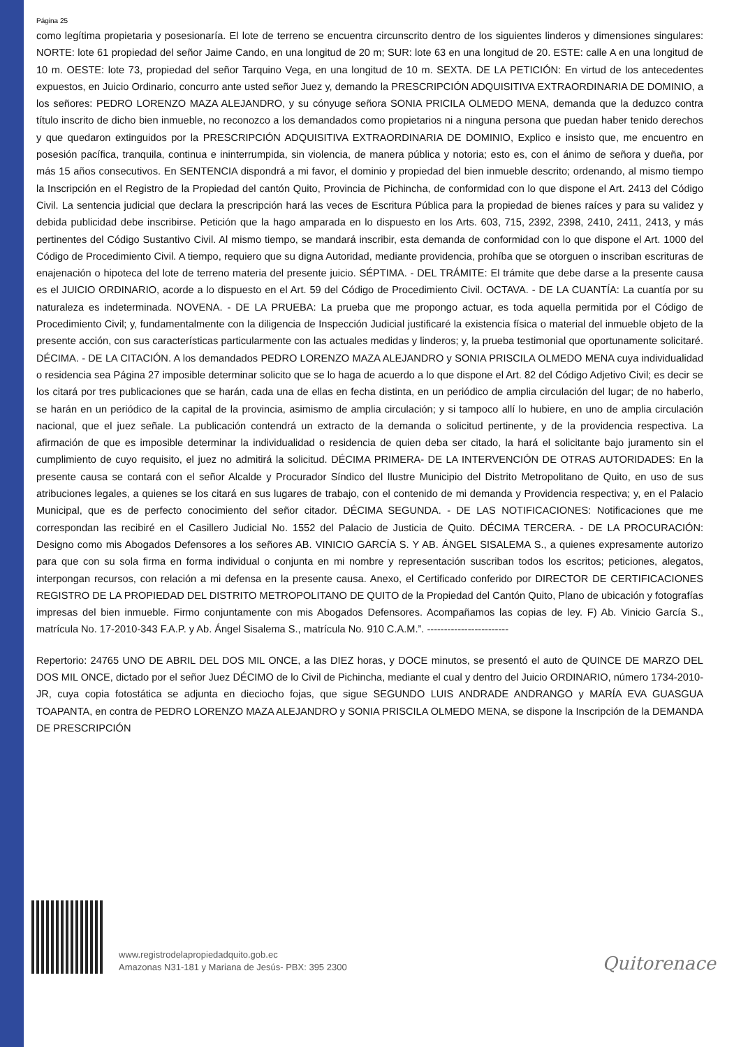Página 25
como legítima propietaria y posesionaría. El lote de terreno se encuentra circunscrito dentro de los siguientes linderos y dimensiones singulares: NORTE: lote 61 propiedad del señor Jaime Cando, en una longitud de 20 m; SUR: lote 63 en una longitud de 20. ESTE: calle A en una longitud de 10 m. OESTE: lote 73, propiedad del señor Tarquino Vega, en una longitud de 10 m. SEXTA. DE LA PETICIÓN: En virtud de los antecedentes expuestos, en Juicio Ordinario, concurro ante usted señor Juez y, demando la PRESCRIPCIÓN ADQUISITIVA EXTRAORDINARIA DE DOMINIO, a los señores: PEDRO LORENZO MAZA ALEJANDRO, y su cónyuge señora SONIA PRICILA OLMEDO MENA, demanda que la deduzco contra título inscrito de dicho bien inmueble, no reconozco a los demandados como propietarios ni a ninguna persona que puedan haber tenido derechos y que quedaron extinguidos por la PRESCRIPCIÓN ADQUISITIVA EXTRAORDINARIA DE DOMINIO, Explico e insisto que, me encuentro en posesión pacífica, tranquila, continua e ininterrumpida, sin violencia, de manera pública y notoria; esto es, con el ánimo de señora y dueña, por más 15 años consecutivos. En SENTENCIA dispondrá a mi favor, el dominio y propiedad del bien inmueble descrito; ordenando, al mismo tiempo la Inscripción en el Registro de la Propiedad del cantón Quito, Provincia de Pichincha, de conformidad con lo que dispone el Art. 2413 del Código Civil. La sentencia judicial que declara la prescripción hará las veces de Escritura Pública para la propiedad de bienes raíces y para su validez y debida publicidad debe inscribirse. Petición que la hago amparada en lo dispuesto en los Arts. 603, 715, 2392, 2398, 2410, 2411, 2413, y más pertinentes del Código Sustantivo Civil. Al mismo tiempo, se mandará inscribir, esta demanda de conformidad con lo que dispone el Art. 1000 del Código de Procedimiento Civil. A tiempo, requiero que su digna Autoridad, mediante providencia, prohíba que se otorguen o inscriban escrituras de enajenación o hipoteca del lote de terreno materia del presente juicio. SÉPTIMA. - DEL TRÁMITE: El trámite que debe darse a la presente causa es el JUICIO ORDINARIO, acorde a lo dispuesto en el Art. 59 del Código de Procedimiento Civil. OCTAVA. - DE LA CUANTÍA: La cuantía por su naturaleza es indeterminada. NOVENA. - DE LA PRUEBA: La prueba que me propongo actuar, es toda aquella permitida por el Código de Procedimiento Civil; y, fundamentalmente con la diligencia de Inspección Judicial justificaré la existencia física o material del inmueble objeto de la presente acción, con sus características particularmente con las actuales medidas y linderos; y, la prueba testimonial que oportunamente solicitaré. DÉCIMA. - DE LA CITACIÓN. A los demandados PEDRO LORENZO MAZA ALEJANDRO y SONIA PRISCILA OLMEDO MENA cuya individualidad o residencia sea Página 27 imposible determinar solicito que se lo haga de acuerdo a lo que dispone el Art. 82 del Código Adjetivo Civil; es decir se los citará por tres publicaciones que se harán, cada una de ellas en fecha distinta, en un periódico de amplia circulación del lugar; de no haberlo, se harán en un periódico de la capital de la provincia, asimismo de amplia circulación; y si tampoco allí lo hubiere, en uno de amplia circulación nacional, que el juez señale. La publicación contendrá un extracto de la demanda o solicitud pertinente, y de la providencia respectiva. La afirmación de que es imposible determinar la individualidad o residencia de quien deba ser citado, la hará el solicitante bajo juramento sin el cumplimiento de cuyo requisito, el juez no admitirá la solicitud. DÉCIMA PRIMERA- DE LA INTERVENCIÓN DE OTRAS AUTORIDADES: En la presente causa se contará con el señor Alcalde y Procurador Síndico del Ilustre Municipio del Distrito Metropolitano de Quito, en uso de sus atribuciones legales, a quienes se los citará en sus lugares de trabajo, con el contenido de mi demanda y Providencia respectiva; y, en el Palacio Municipal, que es de perfecto conocimiento del señor citador. DÉCIMA SEGUNDA. - DE LAS NOTIFICACIONES: Notificaciones que me correspondan las recibiré en el Casillero Judicial No. 1552 del Palacio de Justicia de Quito. DÉCIMA TERCERA. - DE LA PROCURACIÓN: Designo como mis Abogados Defensores a los señores AB. VINICIO GARCÍA S. Y AB. ÁNGEL SISALEMA S., a quienes expresamente autorizo para que con su sola firma en forma individual o conjunta en mi nombre y representación suscriban todos los escritos; peticiones, alegatos, interpongan recursos, con relación a mi defensa en la presente causa. Anexo, el Certificado conferido por DIRECTOR DE CERTIFICACIONES REGISTRO DE LA PROPIEDAD DEL DISTRITO METROPOLITANO DE QUITO de la Propiedad del Cantón Quito, Plano de ubicación y fotografías impresas del bien inmueble. Firmo conjuntamente con mis Abogados Defensores. Acompañamos las copias de ley. F) Ab. Vinicio García S., matrícula No. 17-2010-343 F.A.P. y Ab. Ángel Sisalema S., matrícula No. 910 C.A.M.”. ------------------------
Repertorio: 24765 UNO DE ABRIL DEL DOS MIL ONCE, a las DIEZ horas, y DOCE minutos, se presentó el auto de QUINCE DE MARZO DEL DOS MIL ONCE, dictado por el señor Juez DÉCIMO de lo Civil de Pichincha, mediante el cual y dentro del Juicio ORDINARIO, número 1734-2010-JR, cuya copia fotostática se adjunta en dieciocho fojas, que sigue SEGUNDO LUIS ANDRADE ANDRANGO y MARÍA EVA GUASGUA TOAPANTA, en contra de PEDRO LORENZO MAZA ALEJANDRO y SONIA PRISCILA OLMEDO MENA, se dispone la Inscripción de la DEMANDA DE PRESCRIPCIÓN
www.registrodelapropiedadquito.gob.ec
Amazonas N31-181 y Mariana de Jesús- PBX: 395 2300
Quitorenace